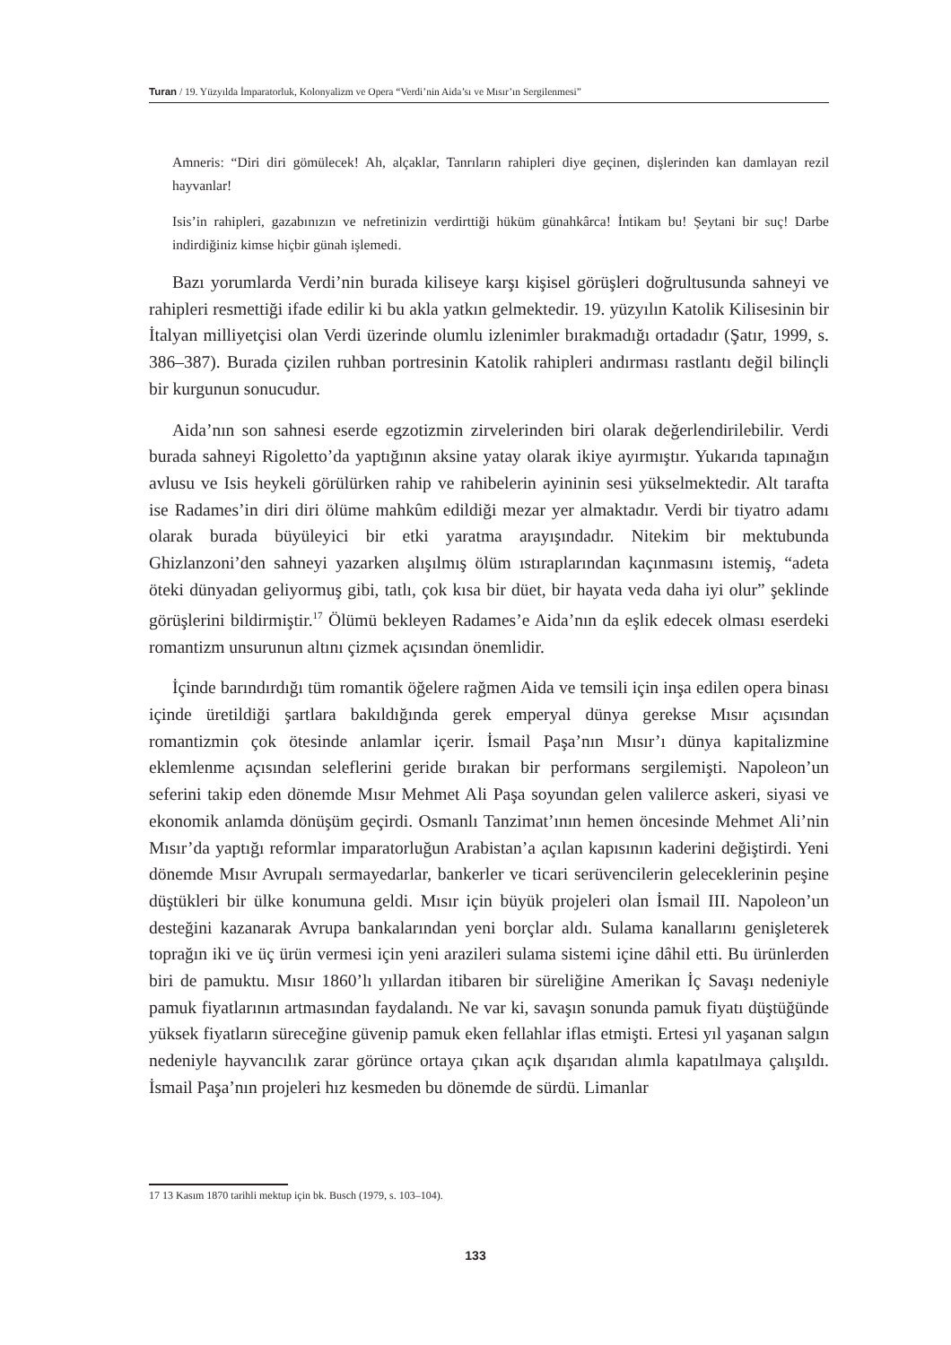Turan / 19. Yüzyılda İmparatorluk, Kolonyalizm ve Opera “Verdi’nin Aida’sı ve Mısır’ın Sergilenmesi”
Amneris: “Diri diri gömülecek! Ah, alçaklar, Tanrıların rahipleri diye geçinen, dişlerinden kan damlayan rezil hayvanlar!
Isis’in rahipleri, gazabınızın ve nefretinizin verdirttiği hüküm günahkârca! İntikam bu! Şeytani bir suç! Darbe indirdiğiniz kimse hiçbir günah işlemedi.
Bazı yorumlarda Verdi’nin burada kiliseye karşı kişisel görüşleri doğrultusunda sahneyi ve rahipleri resmettiği ifade edilir ki bu akla yatkın gelmektedir. 19. yüzyılın Katolik Kilisesinin bir İtalyan milliyetçisi olan Verdi üzerinde olumlu izlenimler bırakmadığı ortadadır (Şatır, 1999, s. 386–387). Burada çizilen ruhban portresinin Katolik rahipleri andırması rastlantı değil bilinçli bir kurgunun sonucudur.
Aida’nın son sahnesi eserde egzotizmin zirvelerinden biri olarak değerlendirilebilir. Verdi burada sahneyi Rigoletto’da yaptığının aksine yatay olarak ikiye ayırmıştır. Yukarıda tapınağın avlusu ve Isis heykeli görülürken rahip ve rahibelerin ayininin sesi yükselmektedir. Alt tarafta ise Radames’in diri diri ölüme mahkûm edildiği mezar yer almaktadır. Verdi bir tiyatro adamı olarak burada büyüleyici bir etki yaratma arayışındadır. Nitekim bir mektubunda Ghizlanzoni’den sahneyi yazarken alışılmış ölüm ıstıraplarından kaçınmasını istemiş, “adeta öteki dünyadan geliyormuş gibi, tatlı, çok kısa bir düet, bir hayata veda daha iyi olur” şeklinde görüşlerini bildirmiştir.<sup>17</sup> Ölümü bekleyen Radames’e Aida’nın da eşlik edecek olması eserdeki romantizm unsurunun altını çizmek açısından önemlidir.
İçinde barındırdığı tüm romantik öğelere rağmen Aida ve temsili için inşa edilen opera binası içinde üretildiği şartlara bakıldığında gerek emperyal dünya gerekse Mısır açısından romantizmin çok ötesinde anlamlar içerir. İsmail Paşa’nın Mısır’ı dünya kapitalizmine eklemlenme açısından seleflerini geride bırakan bir performans sergilemişti. Napoleon’un seferini takip eden dönemde Mısır Mehmet Ali Paşa soyundan gelen valilerce askeri, siyasi ve ekonomik anlamda dönüşüm geçirdi. Osmanlı Tanzimat’ının hemen öncesinde Mehmet Ali’nin Mısır’da yaptığı reformlar imparatorluğun Arabistan’a açılan kapısının kaderini değiştirdi. Yeni dönemde Mısır Avrupalı sermayedarlar, bankerler ve ticari serüvencilerin geleceklerinin peşine düştükleri bir ülke konumuna geldi. Mısır için büyük projeleri olan İsmail III. Napoleon’un desteğini kazanarak Avrupa bankalarından yeni borçlar aldı. Sulama kanallarını genişleterek toprağın iki ve üç ürün vermesi için yeni arazileri sulama sistemi içine dâhil etti. Bu ürünlerden biri de pamuktu. Mısır 1860’lı yıllardan itibaren bir süreliğine Amerikan İç Savaşı nedeniyle pamuk fiyatlarının artmasından faydalandı. Ne var ki, savaşın sonunda pamuk fiyatı düştüğünde yüksek fiyatların süreceğine güvenip pamuk eken fellahlar iflas etmişti. Ertesi yıl yaşanan salgın nedeniyle hayvancılık zarar görünce ortaya çıkan açık dışarıdan alımla kapatılmaya çalışıldı. İsmail Paşa’nın projeleri hız kesmeden bu dönemde de sürdü. Limanlar
17 13 Kasım 1870 tarihli mektup için bk. Busch (1979, s. 103–104).
133